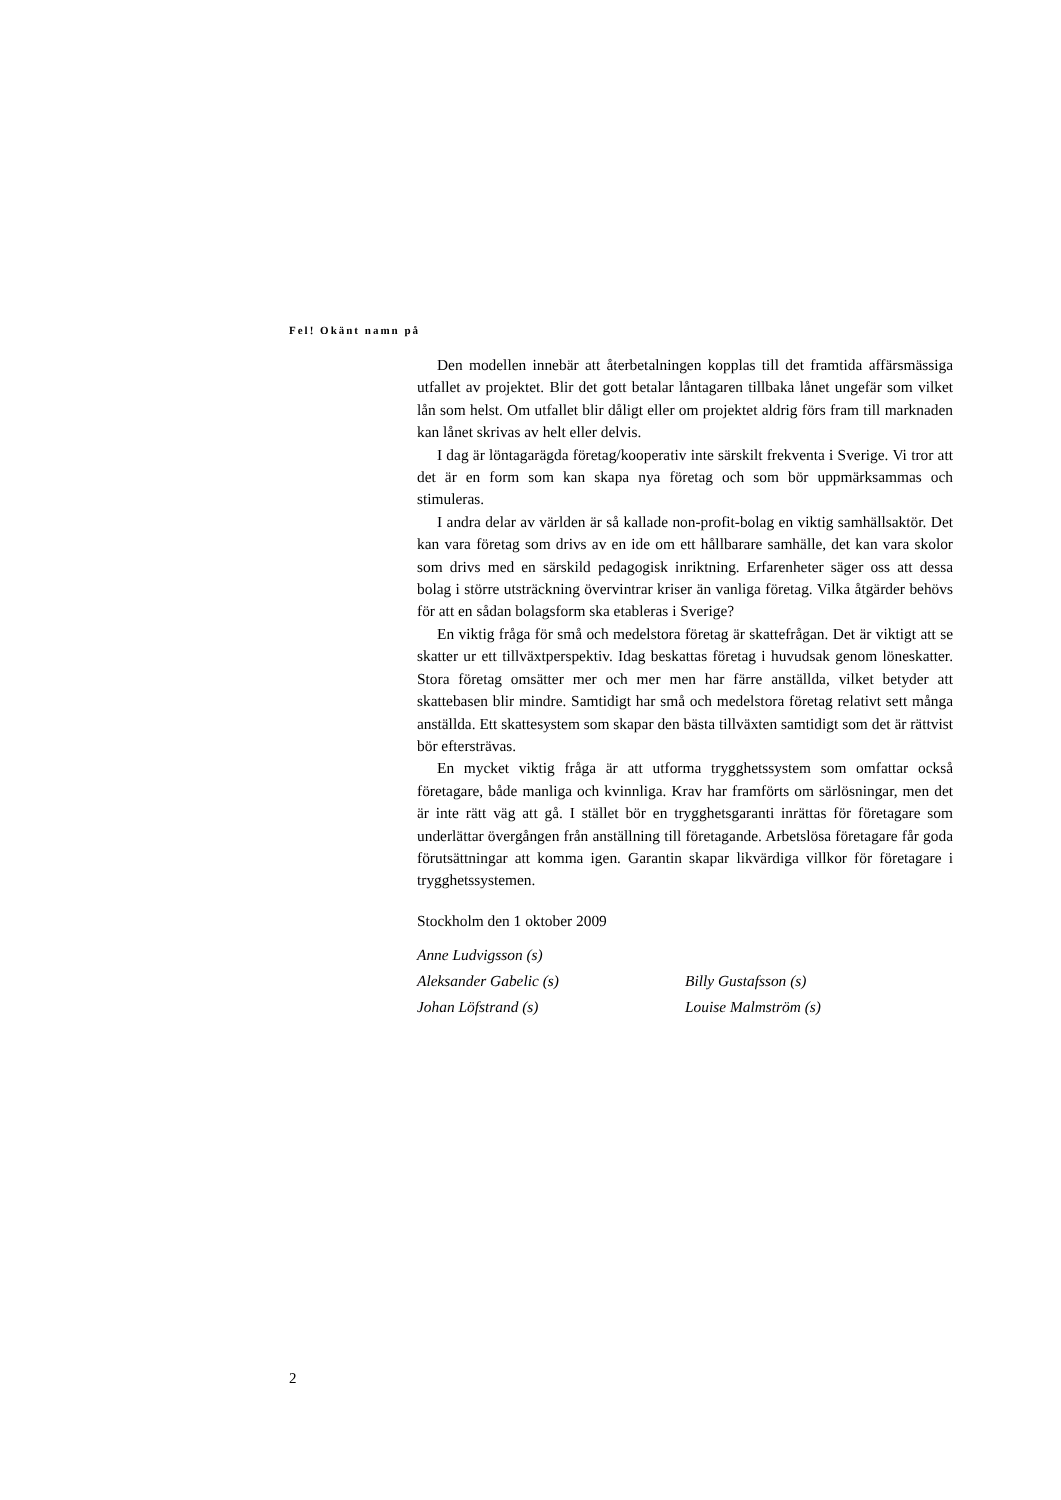Fel! Okänt namn på
Den modellen innebär att återbetalningen kopplas till det framtida affärsmässiga utfallet av projektet. Blir det gott betalar låntagaren tillbaka lånet ungefär som vilket lån som helst. Om utfallet blir dåligt eller om projektet aldrig förs fram till marknaden kan lånet skrivas av helt eller delvis.
I dag är löntagarägda företag/kooperativ inte särskilt frekventa i Sverige. Vi tror att det är en form som kan skapa nya företag och som bör uppmärksammas och stimuleras.
I andra delar av världen är så kallade non-profit-bolag en viktig samhällsaktör. Det kan vara företag som drivs av en ide om ett hållbarare samhälle, det kan vara skolor som drivs med en särskild pedagogisk inriktning. Erfarenheter säger oss att dessa bolag i större utsträckning övervintrar kriser än vanliga företag. Vilka åtgärder behövs för att en sådan bolagsform ska etableras i Sverige?
En viktig fråga för små och medelstora företag är skattefrågan. Det är viktigt att se skatter ur ett tillväxtperspektiv. Idag beskattas företag i huvudsak genom löneskatter. Stora företag omsätter mer och mer men har färre anställda, vilket betyder att skattebasen blir mindre. Samtidigt har små och medelstora företag relativt sett många anställda. Ett skattesystem som skapar den bästa tillväxten samtidigt som det är rättvist bör eftersträvas.
En mycket viktig fråga är att utforma trygghetssystem som omfattar också företagare, både manliga och kvinnliga. Krav har framförts om särlösningar, men det är inte rätt väg att gå. I stället bör en trygghetsgaranti inrättas för företagare som underlättar övergången från anställning till företagande. Arbetslösa företagare får goda förutsättningar att komma igen. Garantin skapar likvärdiga villkor för företagare i trygghetssystemen.
Stockholm den 1 oktober 2009
| Anne Ludvigsson (s) | |
| Aleksander Gabelic (s) | Billy Gustafsson (s) |
| Johan Löfstrand (s) | Louise Malmström (s) |
2